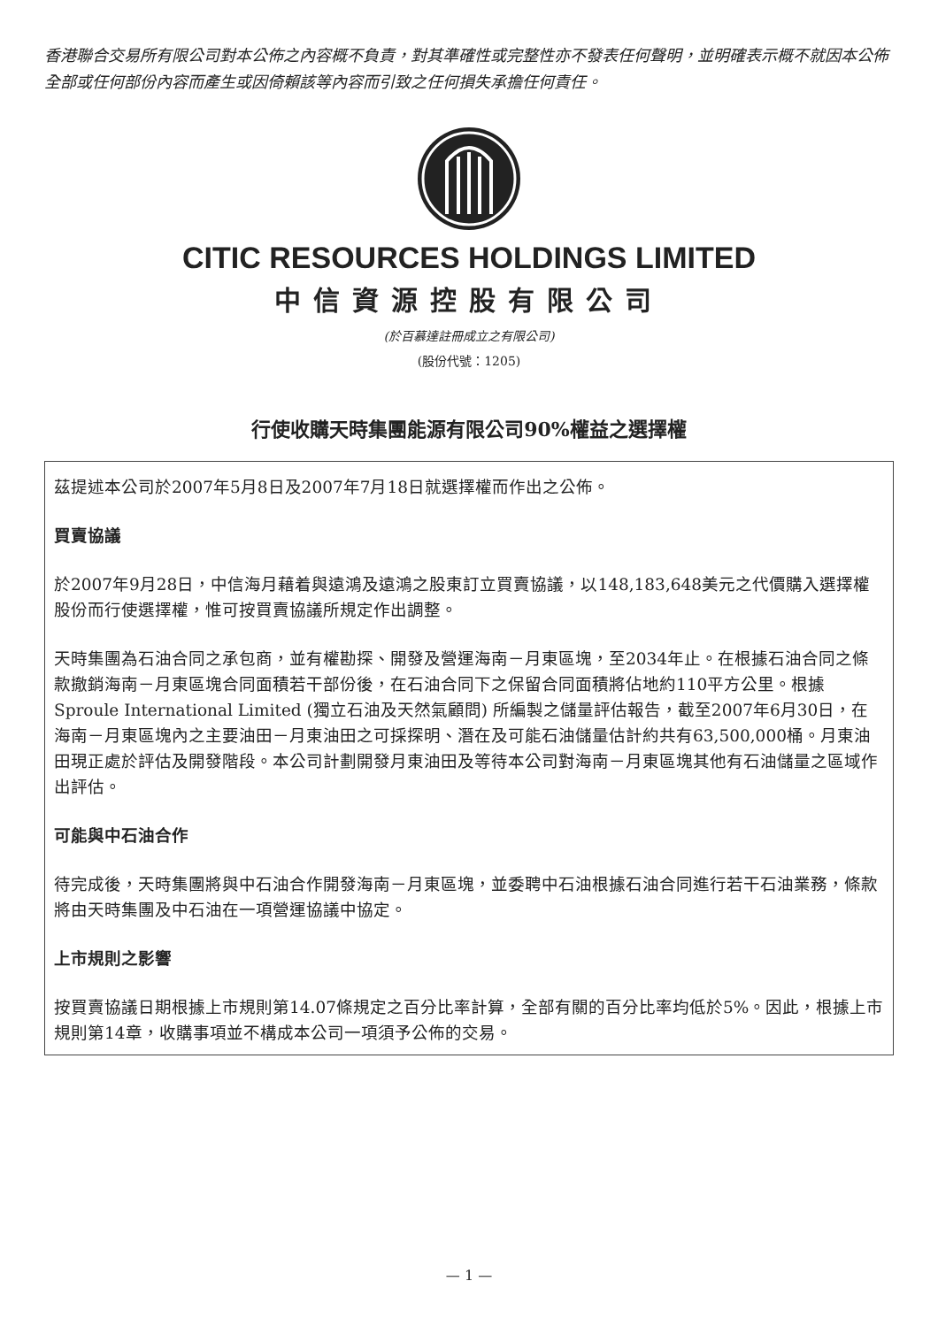香港聯合交易所有限公司對本公佈之內容概不負責，對其準確性或完整性亦不發表任何聲明，並明確表示概不就因本公佈全部或任何部份內容而產生或因倚賴該等內容而引致之任何損失承擔任何責任。
CITIC RESOURCES HOLDINGS LIMITED
中信資源控股有限公司
(於百慕達註冊成立之有限公司)
(股份代號：1205)
行使收購天時集團能源有限公司90%權益之選擇權
茲提述本公司於2007年5月8日及2007年7月18日就選擇權而作出之公佈。
買賣協議
於2007年9月28日，中信海月藉着與遠鴻及遠鴻之股東訂立買賣協議，以148,183,648美元之代價購入選擇權股份而行使選擇權，惟可按買賣協議所規定作出調整。
天時集團為石油合同之承包商，並有權勘探、開發及營運海南－月東區塊，至2034年止。在根據石油合同之條款撤銷海南－月東區塊合同面積若干部份後，在石油合同下之保留合同面積將佔地約110平方公里。根據Sproule International Limited (獨立石油及天然氣顧問) 所編製之儲量評估報告，截至2007年6月30日，在海南－月東區塊內之主要油田－月東油田之可採探明、潛在及可能石油儲量估計約共有63,500,000桶。月東油田現正處於評估及開發階段。本公司計劃開發月東油田及等待本公司對海南－月東區塊其他有石油儲量之區域作出評估。
可能與中石油合作
待完成後，天時集團將與中石油合作開發海南－月東區塊，並委聘中石油根據石油合同進行若干石油業務，條款將由天時集團及中石油在一項營運協議中協定。
上市規則之影響
按買賣協議日期根據上市規則第14.07條規定之百分比率計算，全部有關的百分比率均低於5%。因此，根據上市規則第14章，收購事項並不構成本公司一項須予公佈的交易。
— 1 —